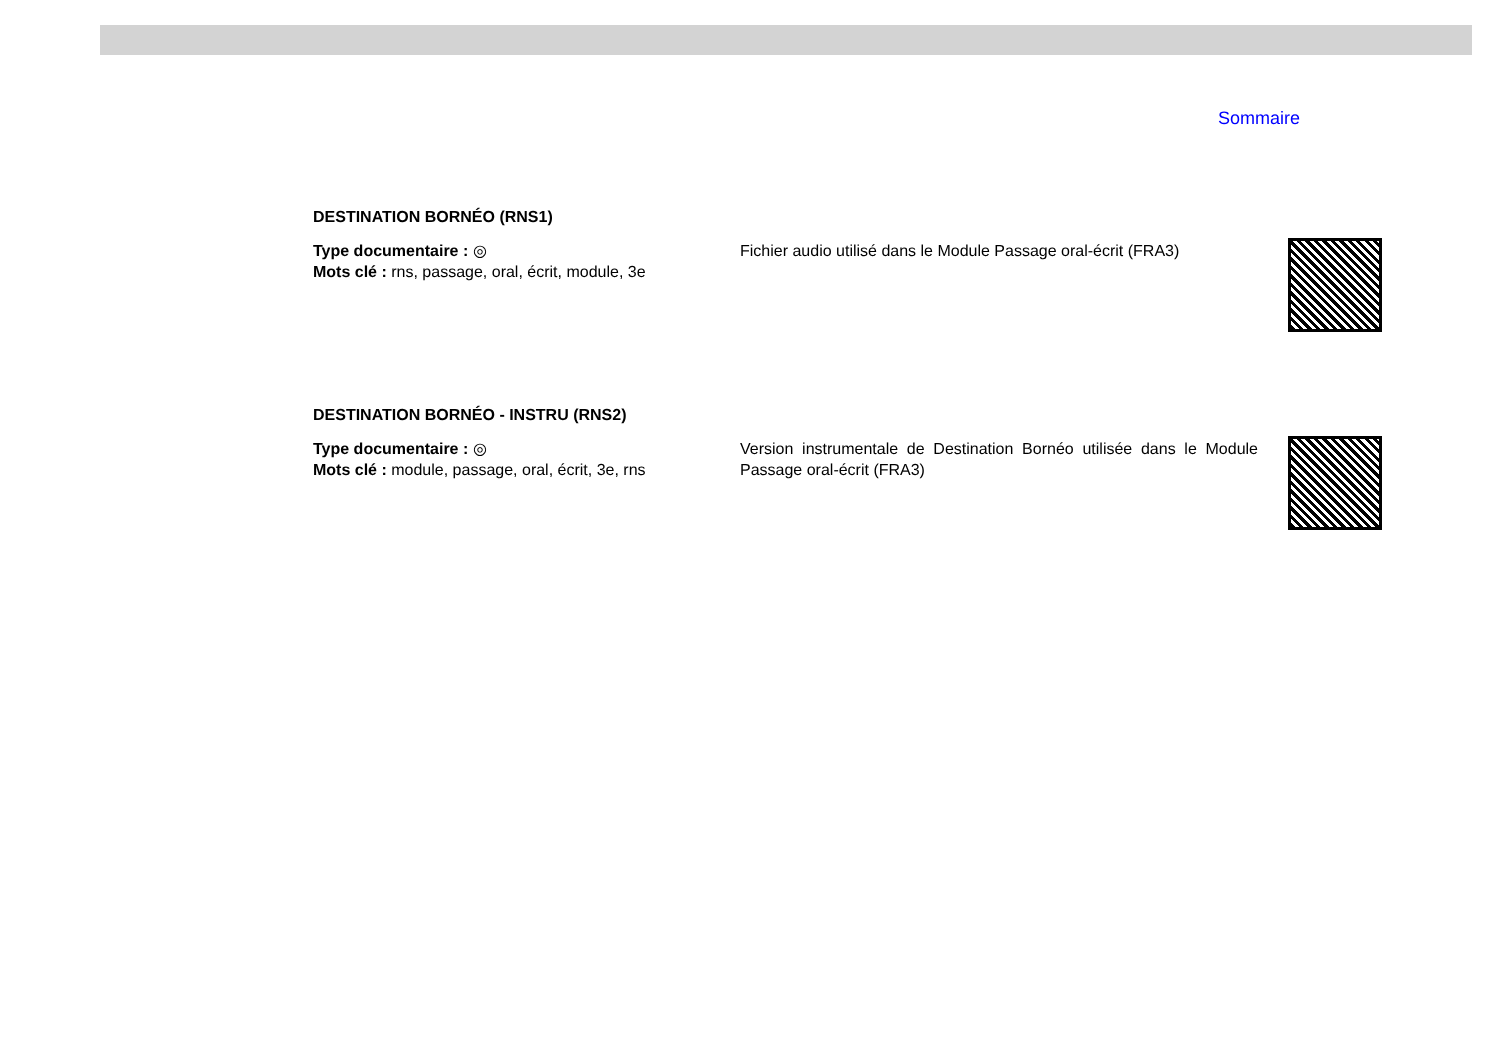Sommaire
DESTINATION BORNÉO (RNS1)
Type documentaire : ◎
Mots clé : rns, passage, oral, écrit, module, 3e
Fichier audio utilisé dans le Module Passage oral-écrit (FRA3)
DESTINATION BORNÉO - INSTRU (RNS2)
Type documentaire : ◎
Mots clé : module, passage, oral, écrit, 3e, rns
Version instrumentale de Destination Bornéo utilisée dans le Module Passage oral-écrit (FRA3)